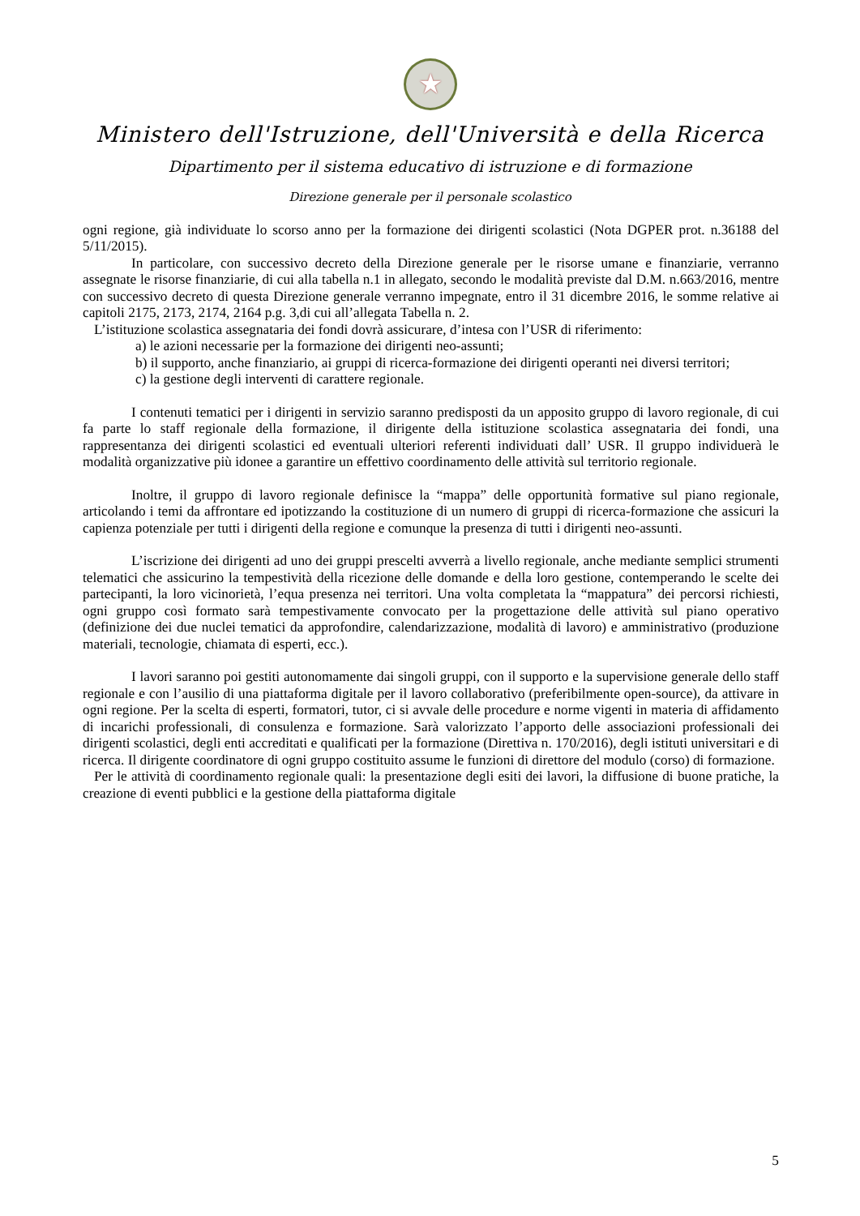★
Ministero dell'Istruzione, dell'Università e della Ricerca
Dipartimento per il sistema educativo di istruzione e di formazione
Direzione generale per il personale scolastico
ogni regione, già individuate lo scorso anno per la formazione dei dirigenti scolastici (Nota DGPER prot. n.36188 del 5/11/2015).
In particolare, con successivo decreto della Direzione generale per le risorse umane e finanziarie, verranno assegnate le risorse finanziarie, di cui alla tabella n.1 in allegato, secondo le modalità previste dal D.M. n.663/2016, mentre con successivo decreto di questa Direzione generale verranno impegnate, entro il 31 dicembre 2016, le somme relative ai capitoli 2175, 2173, 2174, 2164 p.g. 3,di cui all’allegata Tabella n. 2.
L’istituzione scolastica assegnataria dei fondi dovrà assicurare, d’intesa con l’USR di riferimento:
a) le azioni necessarie per la formazione dei dirigenti neo-assunti;
b) il supporto, anche finanziario, ai gruppi di ricerca-formazione dei dirigenti operanti nei diversi territori;
c) la gestione degli interventi di carattere regionale.
I contenuti tematici per i dirigenti in servizio saranno predisposti da un apposito gruppo di lavoro regionale, di cui fa parte lo staff regionale della formazione, il dirigente della istituzione scolastica assegnataria dei fondi, una rappresentanza dei dirigenti scolastici ed eventuali ulteriori referenti individuati dall’ USR. Il gruppo individuerà le modalità organizzative più idonee a garantire un effettivo coordinamento delle attività sul territorio regionale.
Inoltre, il gruppo di lavoro regionale definisce la “mappa” delle opportunità formative sul piano regionale, articolando i temi da affrontare ed ipotizzando la costituzione di un numero di gruppi di ricerca-formazione che assicuri la capienza potenziale per tutti i dirigenti della regione e comunque la presenza di tutti i dirigenti neo-assunti.
L’iscrizione dei dirigenti ad uno dei gruppi prescelti avverrà a livello regionale, anche mediante semplici strumenti telematici che assicurino la tempestività della ricezione delle domande e della loro gestione, contemperando le scelte dei partecipanti, la loro vicinorietà, l’equa presenza nei territori. Una volta completata la “mappatura” dei percorsi richiesti, ogni gruppo così formato sarà tempestivamente convocato per la progettazione delle attività sul piano operativo (definizione dei due nuclei tematici da approfondire, calendarizzazione, modalità di lavoro) e amministrativo (produzione materiali, tecnologie, chiamata di esperti, ecc.).
I lavori saranno poi gestiti autonomamente dai singoli gruppi, con il supporto e la supervisione generale dello staff regionale e con l’ausilio di una piattaforma digitale per il lavoro collaborativo (preferibilmente open-source), da attivare in ogni regione. Per la scelta di esperti, formatori, tutor, ci si avvale delle procedure e norme vigenti in materia di affidamento di incarichi professionali, di consulenza e formazione. Sarà valorizzato l’apporto delle associazioni professionali dei dirigenti scolastici, degli enti accreditati e qualificati per la formazione (Direttiva n. 170/2016), degli istituti universitari e di ricerca. Il dirigente coordinatore di ogni gruppo costituito assume le funzioni di direttore del modulo (corso) di formazione.
Per le attività di coordinamento regionale quali: la presentazione degli esiti dei lavori, la diffusione di buone pratiche, la creazione di eventi pubblici e la gestione della piattaforma digitale
5